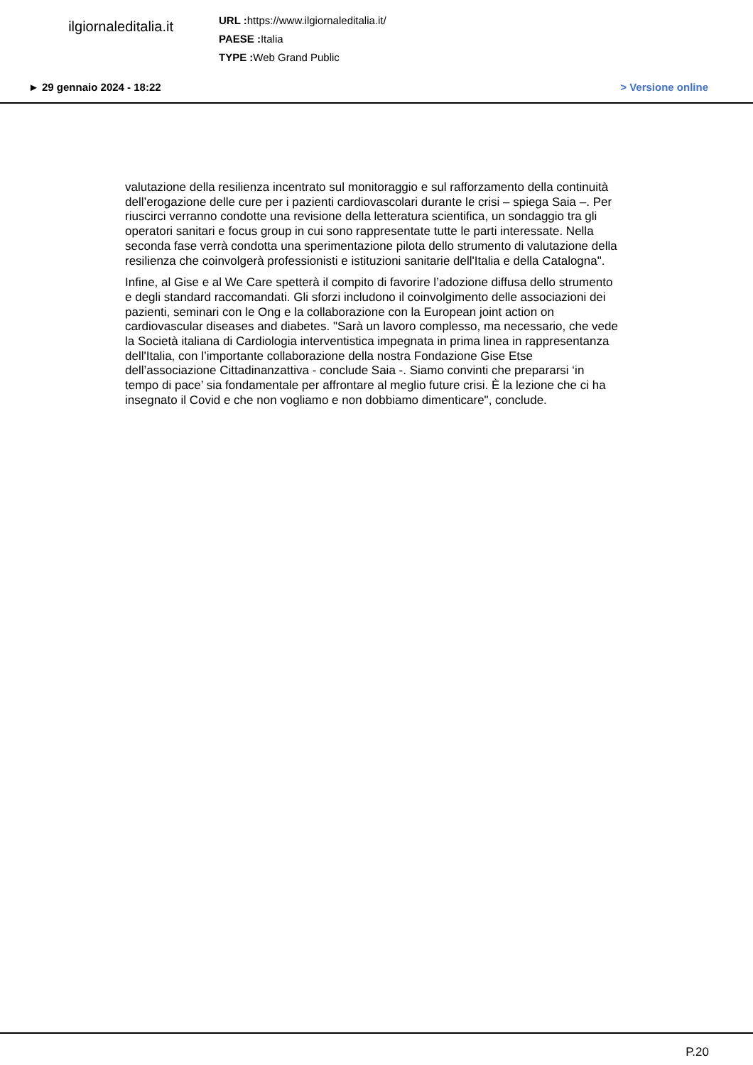ilgiornaleditalia.it
URL : https://www.ilgiornaleditalia.it/
PAESE : Italia
TYPE : Web Grand Public
► 29 gennaio 2024 - 18:22 > Versione online
valutazione della resilienza incentrato sul monitoraggio e sul rafforzamento della continuità dell’erogazione delle cure per i pazienti cardiovascolari durante le crisi – spiega Saia –. Per riuscirci verranno condotte una revisione della letteratura scientifica, un sondaggio tra gli operatori sanitari e focus group in cui sono rappresentate tutte le parti interessate. Nella seconda fase verrà condotta una sperimentazione pilota dello strumento di valutazione della resilienza che coinvolgerà professionisti e istituzioni sanitarie dell'Italia e della Catalogna".
Infine, al Gise e al We Care spetterà il compito di favorire l’adozione diffusa dello strumento e degli standard raccomandati. Gli sforzi includono il coinvolgimento delle associazioni dei pazienti, seminari con le Ong e la collaborazione con la European joint action on cardiovascular diseases and diabetes. "Sarà un lavoro complesso, ma necessario, che vede la Società italiana di Cardiologia interventistica impegnata in prima linea in rappresentanza dell'Italia, con l’importante collaborazione della nostra Fondazione Gise Etse dell’associazione Cittadinanzattiva - conclude Saia -. Siamo convinti che prepararsi ‘in tempo di pace’ sia fondamentale per affrontare al meglio future crisi. È la lezione che ci ha insegnato il Covid e che non vogliamo e non dobbiamo dimenticare", conclude.
P.20